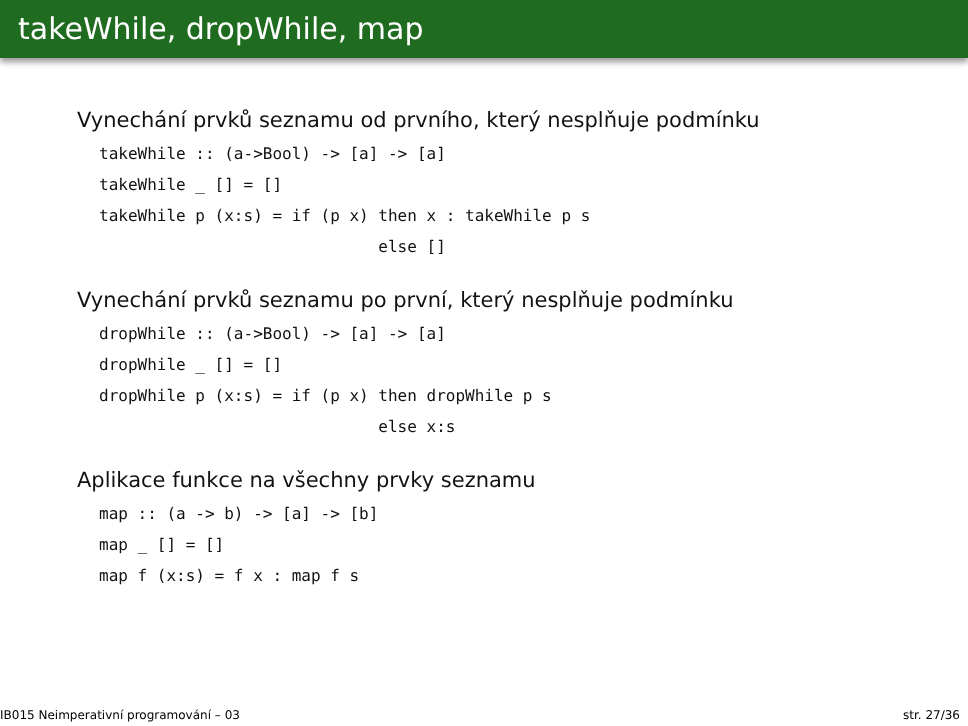takeWhile, dropWhile, map
Vynechání prvků seznamu od prvního, který nesplňuje podmínku
takeWhile :: (a->Bool) -> [a] -> [a]
takeWhile _ [] = []
takeWhile p (x:s) = if (p x) then x : takeWhile p s
                             else []
Vynechání prvků seznamu po první, který nesplňuje podmínku
dropWhile :: (a->Bool) -> [a] -> [a]
dropWhile _ [] = []
dropWhile p (x:s) = if (p x) then dropWhile p s
                             else x:s
Aplikace funkce na všechny prvky seznamu
map :: (a -> b) -> [a] -> [b]
map _ [] = []
map f (x:s) = f x : map f s
IB015 Neimperativní programování – 03 str. 27/36